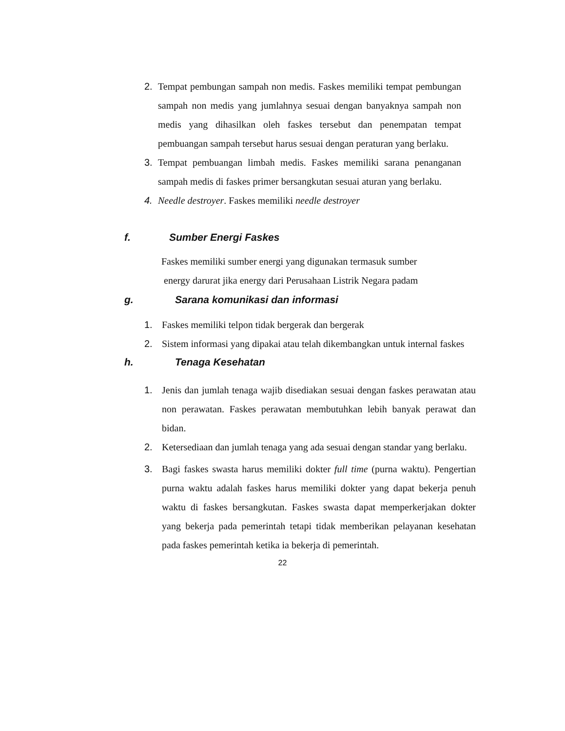2. Tempat pembungan sampah non medis. Faskes memiliki tempat pembungan sampah non medis yang jumlahnya sesuai dengan banyaknya sampah non medis yang dihasilkan oleh faskes tersebut dan penempatan tempat pembuangan sampah tersebut harus sesuai dengan peraturan yang berlaku.
3. Tempat pembuangan limbah medis. Faskes memiliki sarana penanganan sampah medis di faskes primer bersangkutan sesuai aturan yang berlaku.
4. Needle destroyer. Faskes memiliki needle destroyer
f. Sumber Energi Faskes
Faskes memiliki sumber energi yang digunakan termasuk sumber
energy darurat jika energy dari Perusahaan Listrik Negara padam
g. Sarana komunikasi dan informasi
1. Faskes memiliki telpon tidak bergerak dan bergerak
2. Sistem informasi yang dipakai atau telah dikembangkan untuk internal faskes
h. Tenaga Kesehatan
1. Jenis dan jumlah tenaga wajib disediakan sesuai dengan faskes perawatan atau non perawatan. Faskes perawatan membutuhkan lebih banyak perawat dan bidan.
2. Ketersediaan dan jumlah tenaga yang ada sesuai dengan standar yang berlaku.
3. Bagi faskes swasta harus memiliki dokter full time (purna waktu). Pengertian purna waktu adalah faskes harus memiliki dokter yang dapat bekerja penuh waktu di faskes bersangkutan. Faskes swasta dapat memperkerjakan dokter yang bekerja pada pemerintah tetapi tidak memberikan pelayanan kesehatan pada faskes pemerintah ketika ia bekerja di pemerintah.
22